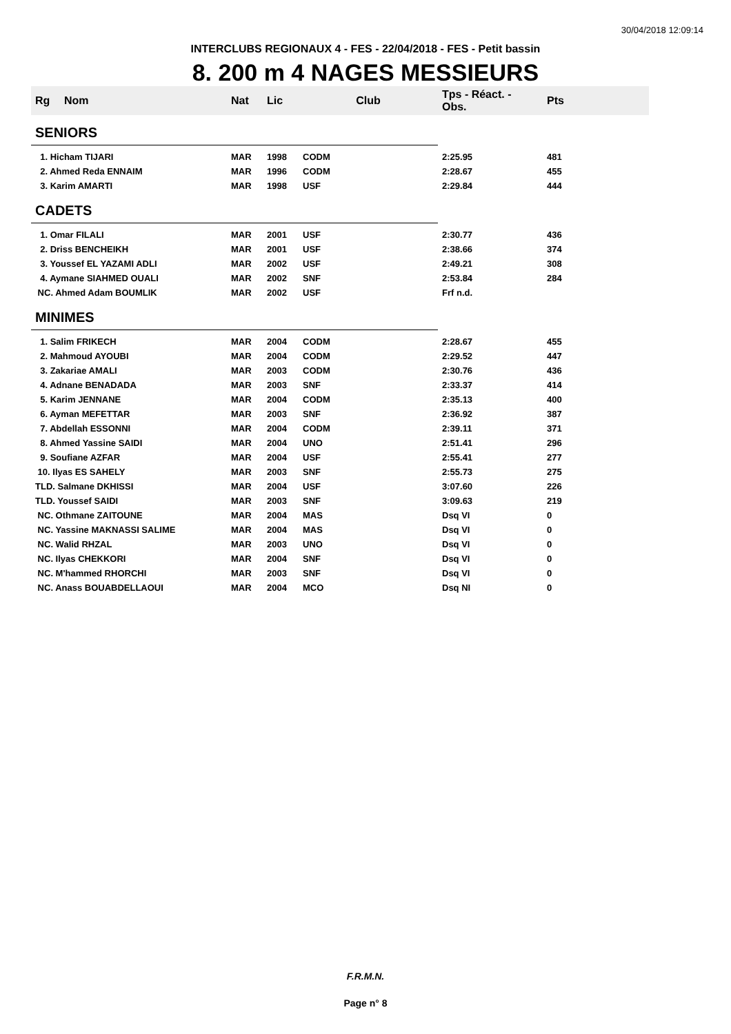30/04/2018 12:09:14
INTERCLUBS REGIONAUX 4 - FES - 22/04/2018 - FES - Petit bassin
8. 200 m 4 NAGES MESSIEURS
| Rg | Nom | Nat | Lic | Club | Tps - Réact. - Obs. | Pts |
| --- | --- | --- | --- | --- | --- | --- |
| SENIORS | | | | | | |
| 1. Hicham TIJARI | | MAR | 1998 | CODM | 2:25.95 | 481 |
| 2. Ahmed Reda ENNAIM | | MAR | 1996 | CODM | 2:28.67 | 455 |
| 3. Karim AMARTI | | MAR | 1998 | USF | 2:29.84 | 444 |
| CADETS | | | | | | |
| 1. Omar FILALI | | MAR | 2001 | USF | 2:30.77 | 436 |
| 2. Driss BENCHEIKH | | MAR | 2001 | USF | 2:38.66 | 374 |
| 3. Youssef EL YAZAMI ADLI | | MAR | 2002 | USF | 2:49.21 | 308 |
| 4. Aymane SIAHMED OUALI | | MAR | 2002 | SNF | 2:53.84 | 284 |
| NC. Ahmed Adam BOUMLIK | | MAR | 2002 | USF | Frf n.d. | |
| MINIMES | | | | | | |
| 1. Salim FRIKECH | | MAR | 2004 | CODM | 2:28.67 | 455 |
| 2. Mahmoud AYOUBI | | MAR | 2004 | CODM | 2:29.52 | 447 |
| 3. Zakariae AMALI | | MAR | 2003 | CODM | 2:30.76 | 436 |
| 4. Adnane BENADADA | | MAR | 2003 | SNF | 2:33.37 | 414 |
| 5. Karim JENNANE | | MAR | 2004 | CODM | 2:35.13 | 400 |
| 6. Ayman MEFETTAR | | MAR | 2003 | SNF | 2:36.92 | 387 |
| 7. Abdellah ESSONNI | | MAR | 2004 | CODM | 2:39.11 | 371 |
| 8. Ahmed Yassine SAIDI | | MAR | 2004 | UNO | 2:51.41 | 296 |
| 9. Soufiane AZFAR | | MAR | 2004 | USF | 2:55.41 | 277 |
| 10. Ilyas ES SAHELY | | MAR | 2003 | SNF | 2:55.73 | 275 |
| TLD. Salmane DKHISSI | | MAR | 2004 | USF | 3:07.60 | 226 |
| TLD. Youssef SAIDI | | MAR | 2003 | SNF | 3:09.63 | 219 |
| NC. Othmane ZAITOUNE | | MAR | 2004 | MAS | Dsq VI | 0 |
| NC. Yassine MAKNASSI SALIME | | MAR | 2004 | MAS | Dsq VI | 0 |
| NC. Walid RHZAL | | MAR | 2003 | UNO | Dsq VI | 0 |
| NC. Ilyas CHEKKORI | | MAR | 2004 | SNF | Dsq VI | 0 |
| NC. M'hammed RHORCHI | | MAR | 2003 | SNF | Dsq VI | 0 |
| NC. Anass BOUABDELLAOUI | | MAR | 2004 | MCO | Dsq NI | 0 |
F.R.M.N.
Page n° 8